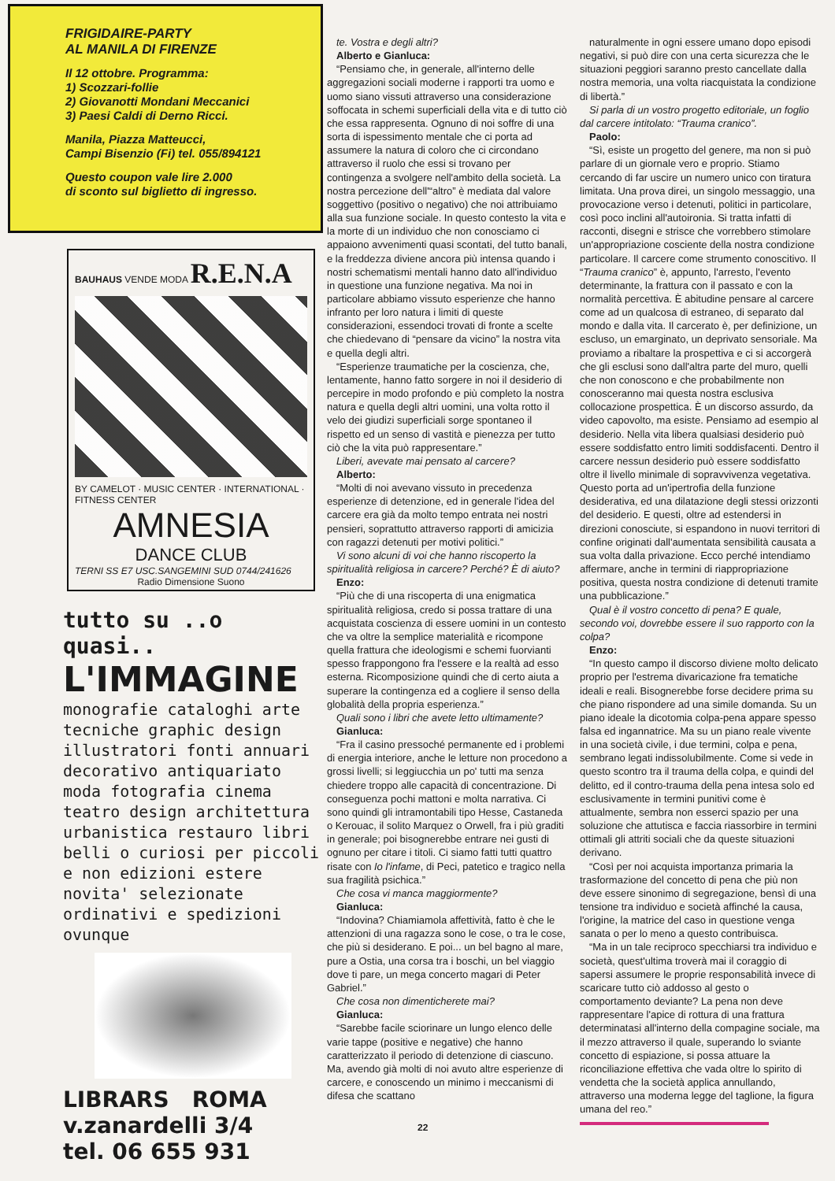FRIGIDAIRE-PARTY
AL MANILA DI FIRENZE
Il 12 ottobre. Programma:
1) Scozzari-follie
2) Giovanotti Mondani Meccanici
3) Paesi Caldi di Derno Ricci.
Manila, Piazza Matteucci,
Campi Bisenzio (Fi) tel. 055/894121
Questo coupon vale lire 2.000
di sconto sul biglietto di ingresso.
BAUHAUS VENDE MODA R.E.N.A
BY CAMELOT · MUSIC CENTER · INTERNATIONAL · FITNESS CENTER
AMNESIA
DANCE CLUB
TERNI SS E7 USC.SANGEMINI SUD 0744/241626
Radio Dimensione Suono
tutto su ..o quasi..
L'IMMAGINE
monografie cataloghi arte tecniche graphic design illustratori fonti annuari decorativo antiquariato moda fotografia cinema teatro design architettura urbanistica restauro libri belli o curiosi per piccoli e non edizioni estere novita' selezionate ordinativi e spedizioni ovunque
LIBRARS ROMA
v.zanardelli 3/4
tel. 06 655 931
te. Vostra e degli altri?
Alberto e Gianluca:
“Pensiamo che, in generale, all'interno delle aggregazioni sociali moderne i rapporti tra uomo e uomo siano vissuti attraverso una considerazione soffocata in schemi superficiali della vita e di tutto ciò che essa rappresenta. Ognuno di noi soffre di una sorta di ispessimento mentale che ci porta ad assumere la natura di coloro che ci circondano attraverso il ruolo che essi si trovano per contingenza a svolgere nell'ambito della società. La nostra percezione dell'“altro” è mediata dal valore soggettivo (positivo o negativo) che noi attribuiamo alla sua funzione sociale. In questo contesto la vita e la morte di un individuo che non conosciamo ci appaiono avvenimenti quasi scontati, del tutto banali, e la freddezza diviene ancora più intensa quando i nostri schematismi mentali hanno dato all'individuo in questione una funzione negativa. Ma noi in particolare abbiamo vissuto esperienze che hanno infranto per loro natura i limiti di queste considerazioni, essendoci trovati di fronte a scelte che chiedevano di “pensare da vicino” la nostra vita e quella degli altri.
“Esperienze traumatiche per la coscienza, che, lentamente, hanno fatto sorgere in noi il desiderio di percepire in modo profondo e più completo la nostra natura e quella degli altri uomini, una volta rotto il velo dei giudizi superficiali sorge spontaneo il rispetto ed un senso di vastità e pienezza per tutto ciò che la vita può rappresentare.”
Liberi, avevate mai pensato al carcere?
Alberto:
“Molti di noi avevano vissuto in precedenza esperienze di detenzione, ed in generale l'idea del carcere era già da molto tempo entrata nei nostri pensieri, soprattutto attraverso rapporti di amicizia con ragazzi detenuti per motivi politici.”
Vi sono alcuni di voi che hanno riscoperto la spiritualità religiosa in carcere? Perché? È di aiuto?
Enzo:
“Più che di una riscoperta di una enigmatica spiritualità religiosa, credo si possa trattare di una acquistata coscienza di essere uomini in un contesto che va oltre la semplice materialità e ricompone quella frattura che ideologismi e schemi fuorvianti spesso frappongono fra l'essere e la realtà ad esso esterna. Ricomposizione quindi che di certo aiuta a superare la contingenza ed a cogliere il senso della globalità della propria esperienza.”
Quali sono i libri che avete letto ultimamente?
Gianluca:
“Fra il casino pressoché permanente ed i problemi di energia interiore, anche le letture non procedono a grossi livelli; si leggiucchia un po' tutti ma senza chiedere troppo alle capacità di concentrazione. Di conseguenza pochi mattoni e molta narrativa. Ci sono quindi gli intramontabili tipo Hesse, Castaneda o Kerouac, il solito Marquez o Orwell, fra i più graditi in generale; poi bisognerebbe entrare nei gusti di ognuno per citare i titoli. Ci siamo fatti tutti quattro risate con Io l'infame, di Peci, patetico e tragico nella sua fragilità psichica.”
Che cosa vi manca maggiormente?
Gianluca:
“Indovina? Chiamiamola affettività, fatto è che le attenzioni di una ragazza sono le cose, o tra le cose, che più si desiderano. E poi... un bel bagno al mare, pure a Ostia, una corsa tra i boschi, un bel viaggio dove ti pare, un mega concerto magari di Peter Gabriel.”
Che cosa non dimenticherete mai?
Gianluca:
“Sarebbe facile sciorinare un lungo elenco delle varie tappe (positive e negative) che hanno caratterizzato il periodo di detenzione di ciascuno. Ma, avendo già molti di noi avuto altre esperienze di carcere, e conoscendo un minimo i meccanismi di difesa che scattano
naturalmente in ogni essere umano dopo episodi negativi, si può dire con una certa sicurezza che le situazioni peggiori saranno presto cancellate dalla nostra memoria, una volta riacquistata la condizione di libertà.”
Si parla di un vostro progetto editoriale, un foglio dal carcere intitolato: “Trauma cranico”.
Paolo:
“Sì, esiste un progetto del genere, ma non si può parlare di un giornale vero e proprio. Stiamo cercando di far uscire un numero unico con tiratura limitata. Una prova direi, un singolo messaggio, una provocazione verso i detenuti, politici in particolare, così poco inclini all'autoironia. Si tratta infatti di racconti, disegni e strisce che vorrebbero stimolare un'appropriazione cosciente della nostra condizione particolare. Il carcere come strumento conoscitivo. Il “Trauma cranico” è, appunto, l'arresto, l'evento determinante, la frattura con il passato e con la normalità percettiva. È abitudine pensare al carcere come ad un qualcosa di estraneo, di separato dal mondo e dalla vita. Il carcerato è, per definizione, un escluso, un emarginato, un deprivato sensoriale. Ma proviamo a ribaltare la prospettiva e ci si accorgerà che gli esclusi sono dall'altra parte del muro, quelli che non conoscono e che probabilmente non conosceranno mai questa nostra esclusiva collocazione prospettica. È un discorso assurdo, da video capovolto, ma esiste. Pensiamo ad esempio al desiderio. Nella vita libera qualsiasi desiderio può essere soddisfatto entro limiti soddisfacenti. Dentro il carcere nessun desiderio può essere soddisfatto oltre il livello minimale di sopravvivenza vegetativa. Questo porta ad un'ipertrofia della funzione desiderativa, ed una dilatazione degli stessi orizzonti del desiderio. E questi, oltre ad estendersi in direzioni conosciute, si espandono in nuovi territori di confine originati dall'aumentata sensibilità causata a sua volta dalla privazione. Ecco perché intendiamo affermare, anche in termini di riappropriazione positiva, questa nostra condizione di detenuti tramite una pubblicazione.”
Qual è il vostro concetto di pena? E quale, secondo voi, dovrebbe essere il suo rapporto con la colpa?
Enzo:
“In questo campo il discorso diviene molto delicato proprio per l'estrema divaricazione fra tematiche ideali e reali. Bisognerebbe forse decidere prima su che piano rispondere ad una simile domanda. Su un piano ideale la dicotomia colpa-pena appare spesso falsa ed ingannatrice. Ma su un piano reale vivente in una società civile, i due termini, colpa e pena, sembrano legati indissolubilmente. Come si vede in questo scontro tra il trauma della colpa, e quindi del delitto, ed il contro-trauma della pena intesa solo ed esclusivamente in termini punitivi come è attualmente, sembra non esserci spazio per una soluzione che attutisca e faccia riassorbire in termini ottimali gli attriti sociali che da queste situazioni derivano.
“Così per noi acquista importanza primaria la trasformazione del concetto di pena che più non deve essere sinonimo di segregazione, bensì di una tensione tra individuo e società affinché la causa, l'origine, la matrice del caso in questione venga sanata o per lo meno a questo contribuisca.
“Ma in un tale reciproco specchiarsi tra individuo e società, quest'ultima troverà mai il coraggio di sapersi assumere le proprie responsabilità invece di scaricare tutto ciò addosso al gesto o comportamento deviante? La pena non deve rappresentare l'apice di rottura di una frattura determinatasi all'interno della compagine sociale, ma il mezzo attraverso il quale, superando lo sviante concetto di espiazione, si possa attuare la riconciliazione effettiva che vada oltre lo spirito di vendetta che la società applica annullando, attraverso una moderna legge del taglione, la figura umana del reo.”
22